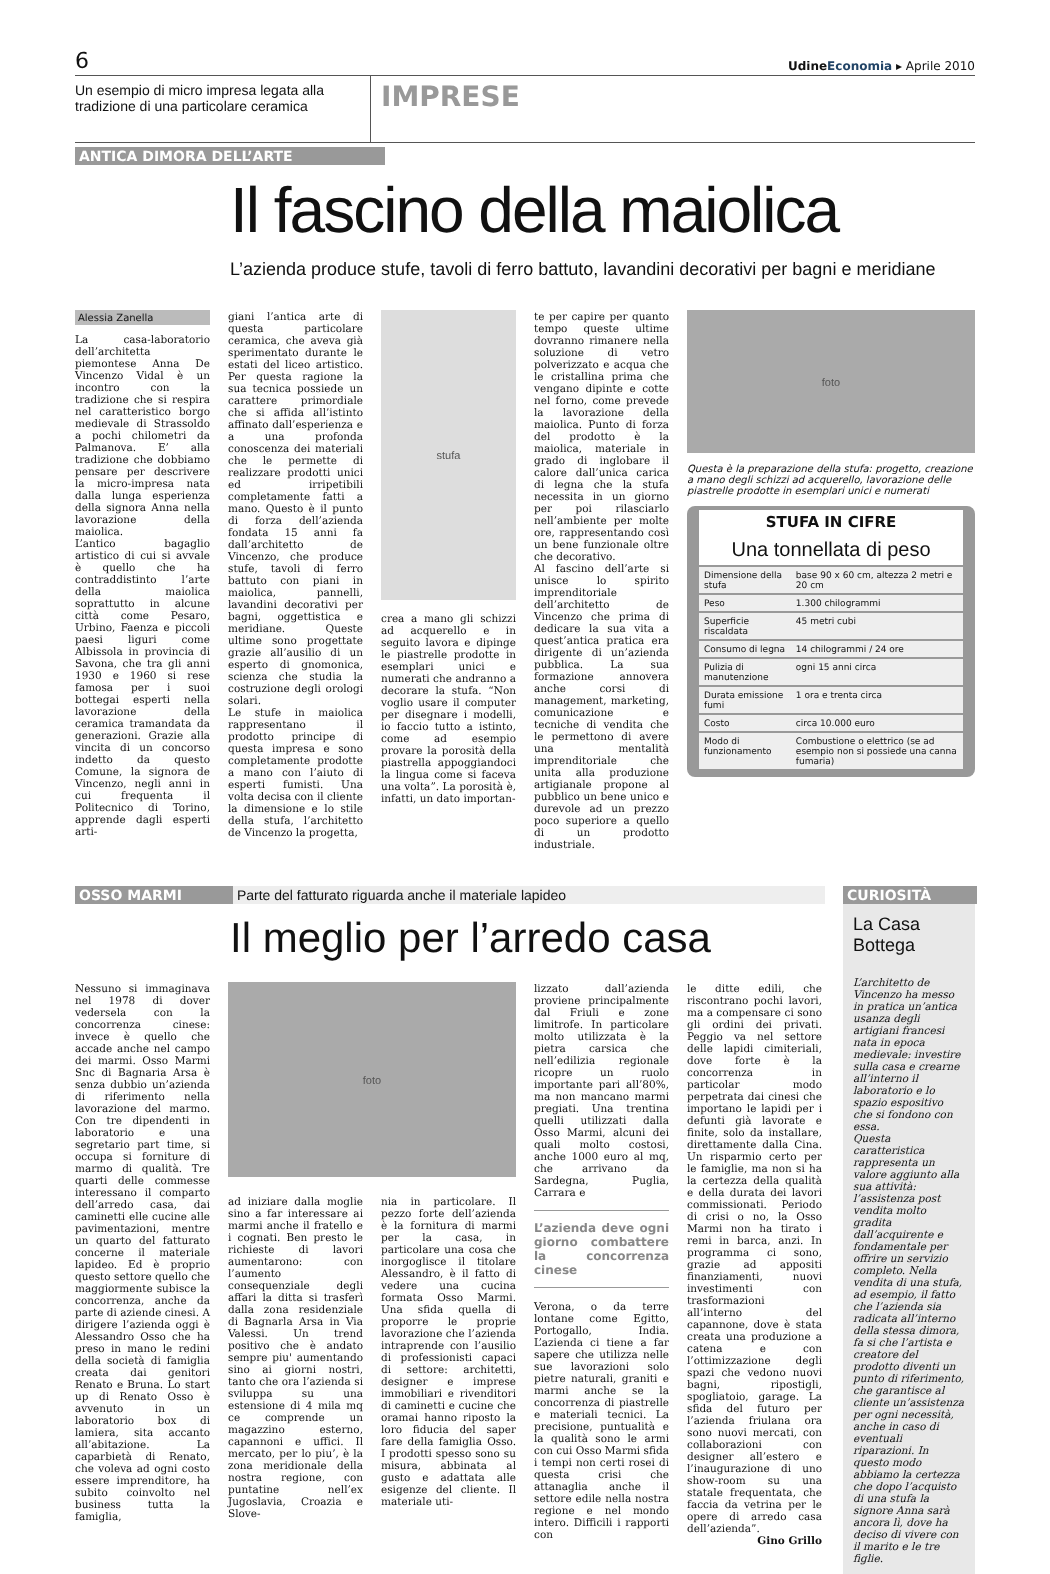6 Udine Economia ▸ Aprile 2010
Un esempio di micro impresa legata alla tradizione di una particolare ceramica
IMPRESE
ANTICA DIMORA DELL’ARTE
Il fascino della maiolica
L’azienda produce stufe, tavoli di ferro battuto, lavandini decorativi per bagni e meridiane
Alessia Zanella
La casa-laboratorio dell’architetta piemontese Anna De Vincenzo Vidal è un incontro con la tradizione che si respira nel caratteristico borgo medievale di Strassoldo a pochi chilometri da Palmanova. E’ alla tradizione che dobbiamo pensare per descrivere la micro-impresa nata dalla lunga esperienza della signora Anna nella lavorazione della maiolica.
L’antico bagaglio artistico di cui si avvale è quello che ha contraddistinto l’arte della maiolica soprattutto in alcune città come Pesaro, Urbino, Faenza e piccoli paesi liguri come Albissola in provincia di Savona, che tra gli anni 1930 e 1960 si rese famosa per i suoi bottegai esperti nella lavorazione della ceramica tramandata da generazioni. Grazie alla vincita di un concorso indetto da questo Comune, la signora de Vincenzo, negli anni in cui frequenta il Politecnico di Torino, apprende dagli esperti arti-
giani l’antica arte di questa particolare ceramica, che aveva già sperimentato durante le estati del liceo artistico. Per questa ragione la sua tecnica possiede un carattere primordiale che si affida all’istinto affinato dall’esperienza e a una profonda conoscenza dei materiali che le permette di realizzare prodotti unici ed irripetibili completamente fatti a mano. Questo è il punto di forza dell’azienda fondata 15 anni fa dall’architetto de Vincenzo, che produce stufe, tavoli di ferro battuto con piani in maiolica, pannelli, lavandini decorativi per bagni, oggettistica e meridiane. Queste ultime sono progettate grazie all’ausilio di un esperto di gnomonica, scienza che studia la costruzione degli orologi solari.
Le stufe in maiolica rappresentano il prodotto principe di questa impresa e sono completamente prodotte a mano con l’aiuto di esperti fumisti. Una volta decisa con il cliente la dimensione e lo stile della stufa, l’architetto de Vincenzo la progetta,
stufa
crea a mano gli schizzi ad acquerello e in seguito lavora e dipinge le piastrelle prodotte in esemplari unici e numerati che andranno a decorare la stufa. “Non voglio usare il computer per disegnare i modelli, io faccio tutto a istinto, come ad esempio provare la porosità della piastrella appoggiandoci la lingua come si faceva una volta”. La porosità è, infatti, un dato importan-
te per capire per quanto tempo queste ultime dovranno rimanere nella soluzione di vetro polverizzato e acqua che le cristallina prima che vengano dipinte e cotte nel forno, come prevede la lavorazione della maiolica. Punto di forza del prodotto è la maiolica, materiale in grado di inglobare il calore dall’unica carica di legna che la stufa necessita in un giorno per poi rilasciarlo nell’ambiente per molte ore, rappresentando così un bene funzionale oltre che decorativo.
Al fascino dell’arte si unisce lo spirito imprenditoriale dell’architetto de Vincenzo che prima di dedicare la sua vita a quest’antica pratica era dirigente di un’azienda pubblica. La sua formazione annovera anche corsi di management, marketing, comunicazione e tecniche di vendita che le permettono di avere una mentalità imprenditoriale che unita alla produzione artigianale propone al pubblico un bene unico e durevole ad un prezzo poco superiore a quello di un prodotto industriale.
foto
Questa è la preparazione della stufa: progetto, creazione a mano degli schizzi ad acquerello, lavorazione delle piastrelle prodotte in esemplari unici e numerati
STUFA IN CIFRE
Una tonnellata di peso
| Dimensione della stufa | base 90 x 60 cm, altezza 2 metri e 20 cm |
| Peso | 1.300 chilogrammi |
| Superficie riscaldata | 45 metri cubi |
| Consumo di legna | 14 chilogrammi / 24 ore |
| Pulizia di manutenzione | ogni 15 anni circa |
| Durata emissione fumi | 1 ora e trenta circa |
| Costo | circa 10.000 euro |
| Modo di funzionamento | Combustione o elettrico (se ad esempio non si possiede una canna fumaria) |
OSSO MARMI Parte del fatturato riguarda anche il materiale lapideo
Il meglio per l’arredo casa
Nessuno si immaginava nel 1978 di dover vedersela con la concorrenza cinese: invece è quello che accade anche nel campo dei marmi. Osso Marmi Snc di Bagnaria Arsa è senza dubbio un’azienda di riferimento nella lavorazione del marmo. Con tre dipendenti in laboratorio e una segretario part time, si occupa si forniture di marmo di qualità. Tre quarti delle commesse interessano il comparto dell’arredo casa, dai caminetti elle cucine alle pavimentazioni, mentre un quarto del fatturato concerne il materiale lapideo. Ed è proprio questo settore quello che maggiormente subisce la concorrenza, anche da parte di aziende cinesi. A dirigere l’azienda oggi è Alessandro Osso che ha preso in mano le redini della società di famiglia creata dai genitori Renato e Bruna. Lo start up di Renato Osso è avvenuto in un laboratorio box di lamiera, sita accanto all’abitazione. La caparbietà di Renato, che voleva ad ogni costo essere imprenditore, ha subito coinvolto nel business tutta la famiglia,
foto
ad iniziare dalla moglie sino a far interessare ai marmi anche il fratello e i cognati. Ben presto le richieste di lavori aumentarono: con l’aumento consequenziale degli affari la ditta si trasferì dalla zona residenziale di Bagnarla Arsa in Via Valessi. Un trend positivo che è andato sempre piu' aumentando sino ai giorni nostri, tanto che ora l’azienda si sviluppa su una estensione di 4 mila mq ce comprende un magazzino esterno, capannoni e uffici. Il mercato, per lo piu’, è la zona meridionale della nostra regione, con puntatine nell’ex Jugoslavia, Croazia e Slove-
nia in particolare. Il pezzo forte dell’azienda è la fornitura di marmi per la casa, in particolare una cosa che inorgoglisce il titolare Alessandro, è il fatto di vedere una cucina formata Osso Marmi. Una sfida quella di proporre le proprie lavorazione che l’azienda intraprende con l’ausilio di professionisti capaci di settore: architetti, designer e imprese immobiliari e rivenditori di caminetti e cucine che oramai hanno riposto la loro fiducia del saper fare della famiglia Osso. I prodotti spesso sono su misura, abbinata al gusto e adattata alle esigenze del cliente. Il materiale uti-
lizzato dall’azienda proviene principalmente dal Friuli e zone limitrofe. In particolare molto utilizzata è la pietra carsica che nell’edilizia regionale ricopre un ruolo importante pari all’80%, ma non mancano marmi pregiati. Una trentina quelli utilizzati dalla Osso Marmi, alcuni dei quali molto costosi, anche 1000 euro al mq, che arrivano da Sardegna, Puglia, Carrara e
L’azienda deve ogni giorno combattere la concorrenza cinese
Verona, o da terre lontane come Egitto, Portogallo, India. L’azienda ci tiene a far sapere che utilizza nelle sue lavorazioni solo pietre naturali, graniti e marmi anche se la concorrenza di piastrelle e materiali tecnici. La precisione, puntualità e la qualità sono le armi con cui Osso Marmi sfida i tempi non certi rosei di questa crisi che attanaglia anche il settore edile nella nostra regione e nel mondo intero. Difficili i rapporti con
le ditte edili, che riscontrano pochi lavori, ma a compensare ci sono gli ordini dei privati. Peggio va nel settore delle lapidi cimiteriali, dove forte è la concorrenza in particolar modo perpetrata dai cinesi che importano le lapidi per i defunti già lavorate e finite, solo da installare, direttamente dalla Cina. Un risparmio certo per le famiglie, ma non si ha la certezza della qualità e della durata dei lavori commissionati. Periodo di crisi o no, la Osso Marmi non ha tirato i remi in barca, anzi. In programma ci sono, grazie ad appositi finanziamenti, nuovi investimenti con trasformazioni all’interno del capannone, dove è stata creata una produzione a catena e con l’ottimizzazione degli spazi che vedono nuovi bagni, ripostigli, spogliatoio, garage. La sfida del futuro per l’azienda friulana ora sono nuovi mercati, con collaborazioni con designer all’estero e l’inaugurazione di uno show-room su una statale frequentata, che faccia da vetrina per le opere di arredo casa dell’azienda”.
Gino Grillo
CURIOSITÀ
La Casa Bottega
L’architetto de Vincenzo ha messo in pratica un’antica usanza degli artigiani francesi nata in epoca medievale: investire sulla casa e crearne all’interno il laboratorio e lo spazio espositivo che si fondono con essa.
Questa caratteristica rappresenta un valore aggiunto alla sua attività: l’assistenza post vendita molto gradita dall’acquirente e fondamentale per offrire un servizio completo. Nella vendita di una stufa, ad esempio, il fatto che l’azienda sia radicata all’interno della stessa dimora, fa si che l’artista e creatore del prodotto diventi un punto di riferimento, che garantisce al cliente un’assistenza per ogni necessità, anche in caso di eventuali riparazioni. In questo modo abbiamo la certezza che dopo l’acquisto di una stufa la signore Anna sarà ancora lì, dove ha deciso di vivere con il marito e le tre figlie.